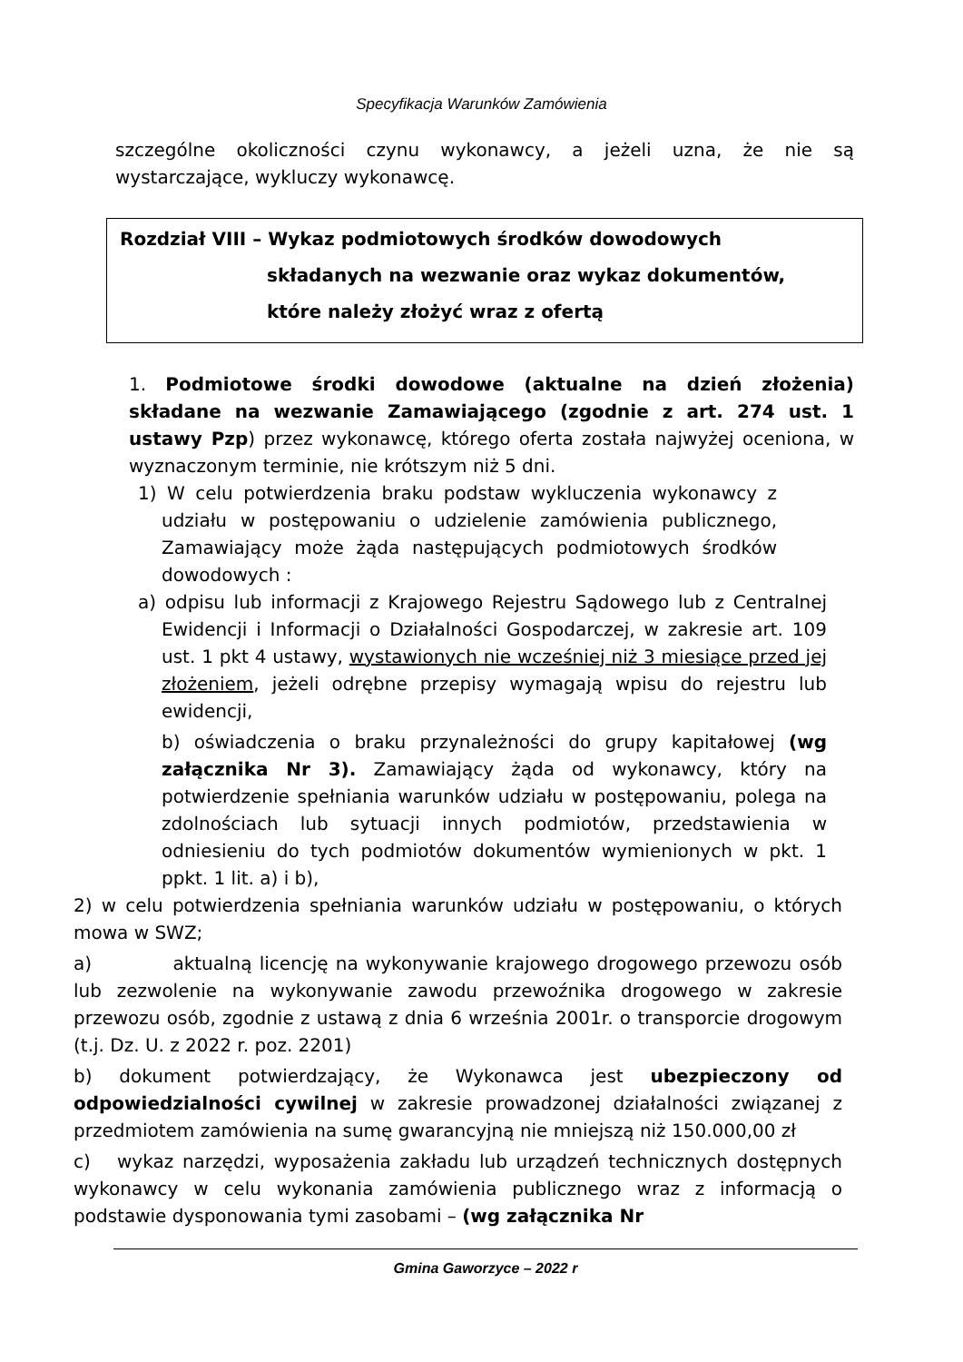Specyfikacja Warunków Zamówienia
szczególne okoliczności czynu wykonawcy, a jeżeli uzna, że nie są wystarczające, wykluczy wykonawcę.
Rozdział VIII – Wykaz podmiotowych środków dowodowych
składanych na wezwanie oraz wykaz dokumentów,
które należy złożyć wraz z ofertą
1. Podmiotowe środki dowodowe (aktualne na dzień złożenia) składane na wezwanie Zamawiającego (zgodnie z art. 274 ust. 1 ustawy Pzp) przez wykonawcę, którego oferta została najwyżej oceniona, w wyznaczonym terminie, nie krótszym niż 5 dni.
1) W celu potwierdzenia braku podstaw wykluczenia wykonawcy z udziału w postępowaniu o udzielenie zamówienia publicznego, Zamawiający może żąda następujących podmiotowych środków dowodowych :
a) odpisu lub informacji z Krajowego Rejestru Sądowego lub z Centralnej Ewidencji i Informacji o Działalności Gospodarczej, w zakresie art. 109 ust. 1 pkt 4 ustawy, wystawionych nie wcześniej niż 3 miesiące przed jej złożeniem, jeżeli odrębne przepisy wymagają wpisu do rejestru lub ewidencji,
b) oświadczenia o braku przynależności do grupy kapitałowej (wg załącznika Nr 3). Zamawiający żąda od wykonawcy, który na potwierdzenie spełniania warunków udziału w postępowaniu, polega na zdolnościach lub sytuacji innych podmiotów, przedstawienia w odniesieniu do tych podmiotów dokumentów wymienionych w pkt. 1 ppkt. 1 lit. a) i b),
2) w celu potwierdzenia spełniania warunków udziału w postępowaniu, o których mowa w SWZ;
a) aktualną licencję na wykonywanie krajowego drogowego przewozu osób lub zezwolenie na wykonywanie zawodu przewoźnika drogowego w zakresie przewozu osób, zgodnie z ustawą z dnia 6 września 2001r. o transporcie drogowym (t.j. Dz. U. z 2022 r. poz. 2201)
b) dokument potwierdzający, że Wykonawca jest ubezpieczony od odpowiedzialności cywilnej w zakresie prowadzonej działalności związanej z przedmiotem zamówienia na sumę gwarancyjną nie mniejszą niż 150.000,00 zł
c) wykaz narzędzi, wyposażenia zakładu lub urządzeń technicznych dostępnych wykonawcy w celu wykonania zamówienia publicznego wraz z informacją o podstawie dysponowania tymi zasobami – (wg załącznika Nr
Gmina Gaworzyce – 2022 r